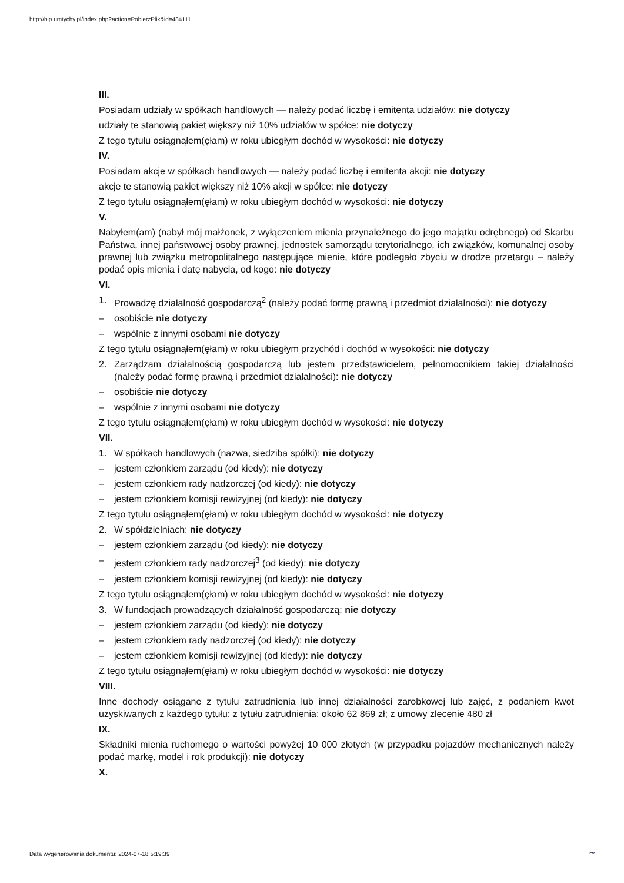http://bip.umtychy.pl/index.php?action=PobierzPlik&id=484111
III.
Posiadam udziały w spółkach handlowych — należy podać liczbę i emitenta udziałów: nie dotyczy
udziały te stanowią pakiet większy niż 10% udziałów w spółce: nie dotyczy
Z tego tytułu osiągnąłem(ęłam) w roku ubiegłym dochód w wysokości: nie dotyczy
IV.
Posiadam akcje w spółkach handlowych — należy podać liczbę i emitenta akcji: nie dotyczy
akcje te stanowią pakiet większy niż 10% akcji w spółce: nie dotyczy
Z tego tytułu osiągnąłem(ęłam) w roku ubiegłym dochód w wysokości: nie dotyczy
V.
Nabyłem(am) (nabył mój małżonek, z wyłączeniem mienia przynależnego do jego majątku odrębnego) od Skarbu Państwa, innej państwowej osoby prawnej, jednostek samorządu terytorialnego, ich związków, komunalnej osoby prawnej lub związku metropolitalnego następujące mienie, które podlegało zbyciu w drodze przetargu – należy podać opis mienia i datę nabycia, od kogo: nie dotyczy
VI.
1. Prowadzę działalność gospodarczą<sup>2</sup> (należy podać formę prawną i przedmiot działalności): nie dotyczy
– osobiście nie dotyczy
– wspólnie z innymi osobami nie dotyczy
Z tego tytułu osiągnąłem(ęłam) w roku ubiegłym przychód i dochód w wysokości: nie dotyczy
2. Zarządzam działalnością gospodarczą lub jestem przedstawicielem, pełnomocnikiem takiej działalności (należy podać formę prawną i przedmiot działalności): nie dotyczy
– osobiście nie dotyczy
– wspólnie z innymi osobami nie dotyczy
Z tego tytułu osiągnąłem(ęłam) w roku ubiegłym dochód w wysokości: nie dotyczy
VII.
1. W spółkach handlowych (nazwa, siedziba spółki): nie dotyczy
– jestem członkiem zarządu (od kiedy): nie dotyczy
– jestem członkiem rady nadzorczej (od kiedy): nie dotyczy
– jestem członkiem komisji rewizyjnej (od kiedy): nie dotyczy
Z tego tytułu osiągnąłem(ęłam) w roku ubiegłym dochód w wysokości: nie dotyczy
2. W spółdzielniach: nie dotyczy
– jestem członkiem zarządu (od kiedy): nie dotyczy
– jestem członkiem rady nadzorczej<sup>3</sup> (od kiedy): nie dotyczy
– jestem członkiem komisji rewizyjnej (od kiedy): nie dotyczy
Z tego tytułu osiągnąłem(ęłam) w roku ubiegłym dochód w wysokości: nie dotyczy
3. W fundacjach prowadzących działalność gospodarczą: nie dotyczy
– jestem członkiem zarządu (od kiedy): nie dotyczy
– jestem członkiem rady nadzorczej (od kiedy): nie dotyczy
– jestem członkiem komisji rewizyjnej (od kiedy): nie dotyczy
Z tego tytułu osiągnąłem(ęłam) w roku ubiegłym dochód w wysokości: nie dotyczy
VIII.
Inne dochody osiągane z tytułu zatrudnienia lub innej działalności zarobkowej lub zajęć, z podaniem kwot uzyskiwanych z każdego tytułu: z tytułu zatrudnienia: około 62 869 zł; z umowy zlecenie 480 zł
IX.
Składniki mienia ruchomego o wartości powyżej 10 000 złotych (w przypadku pojazdów mechanicznych należy podać markę, model i rok produkcji): nie dotyczy
X.
Data wygenerowania dokumentu: 2024-07-18 5:19:39
~